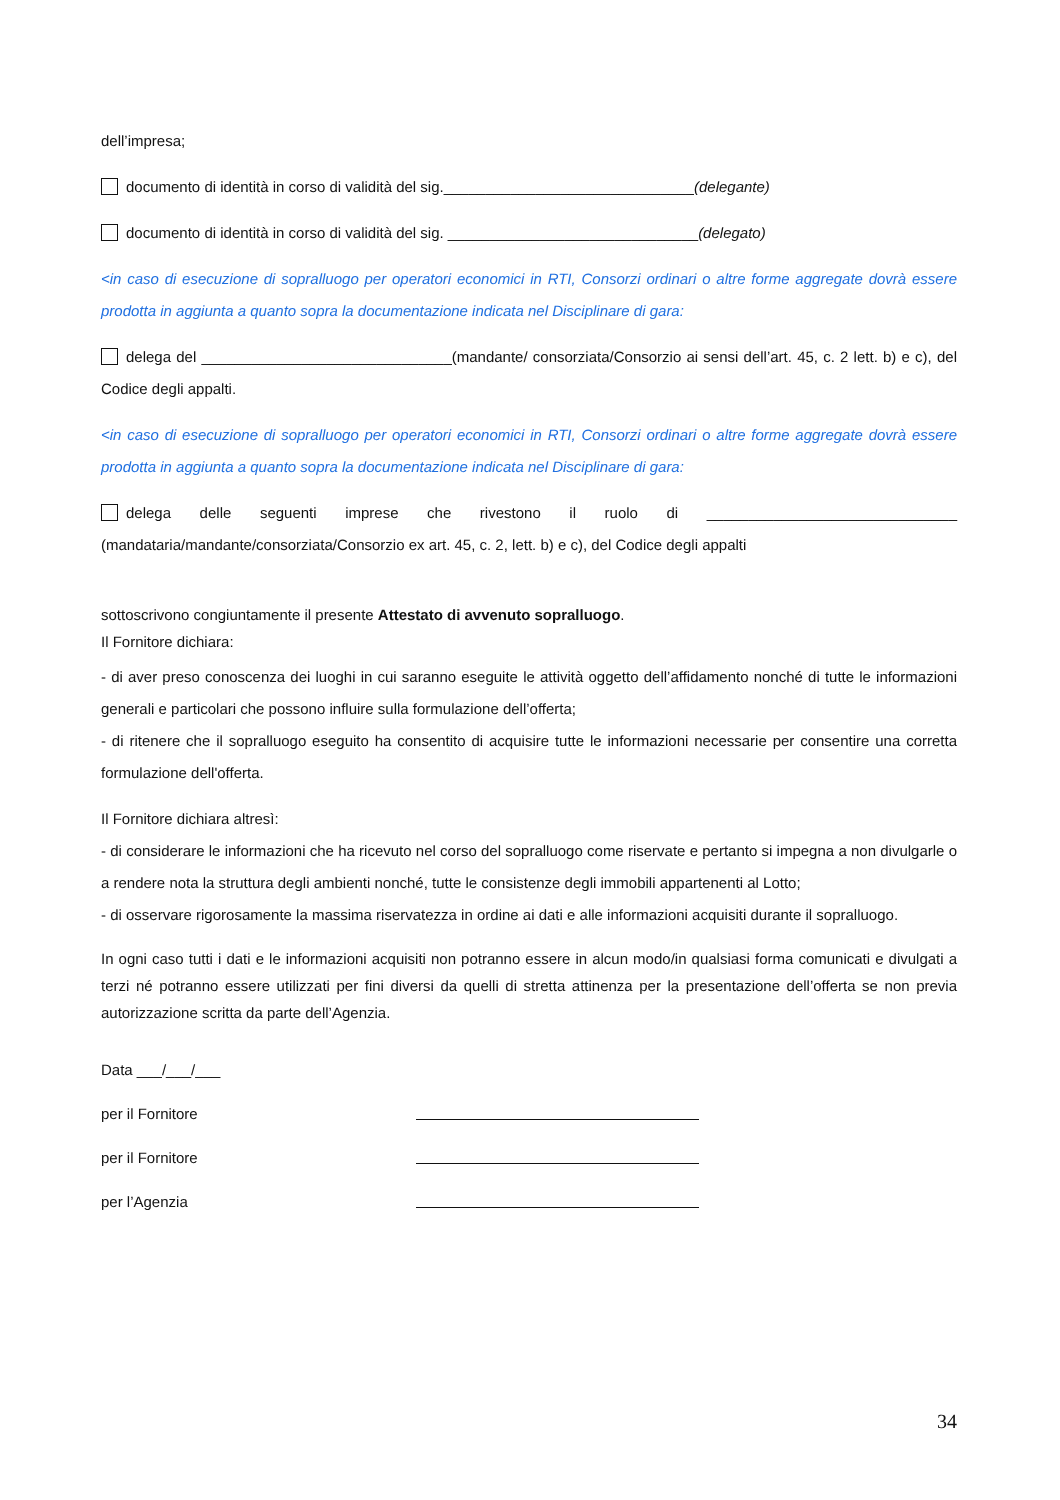dell’impresa;
documento di identità in corso di validità del sig.______________________________(delegante)
documento di identità in corso di validità del sig. ______________________________(delegato)
<in caso di esecuzione di sopralluogo per operatori economici in RTI, Consorzi ordinari o altre forme aggregate dovrà essere prodotta in aggiunta a quanto sopra la documentazione indicata nel Disciplinare di gara:
delega del ______________________________(mandante/ consorziata/Consorzio ai sensi dell’art. 45, c. 2 lett. b) e c), del Codice degli appalti.
<in caso di esecuzione di sopralluogo per operatori economici in RTI, Consorzi ordinari o altre forme aggregate dovrà essere prodotta in aggiunta a quanto sopra la documentazione indicata nel Disciplinare di gara:
delega delle seguenti imprese che rivestono il ruolo di ______________________________ (mandataria/mandante/consorziata/Consorzio ex art. 45, c. 2, lett. b) e c), del Codice degli appalti
sottoscrivono congiuntamente il presente Attestato di avvenuto sopralluogo.
Il Fornitore dichiara:
- di aver preso conoscenza dei luoghi in cui saranno eseguite le attività oggetto dell’affidamento nonché di tutte le informazioni generali e particolari che possono influire sulla formulazione dell’offerta;
- di ritenere che il sopralluogo eseguito ha consentito di acquisire tutte le informazioni necessarie per consentire una corretta formulazione dell'offerta.
Il Fornitore dichiara altresì:
- di considerare le informazioni che ha ricevuto nel corso del sopralluogo come riservate e pertanto si impegna a non divulgarle o a rendere nota la struttura degli ambienti nonché, tutte le consistenze degli immobili appartenenti al Lotto;
- di osservare rigorosamente la massima riservatezza in ordine ai dati e alle informazioni acquisiti durante il sopralluogo.
In ogni caso tutti i dati e le informazioni acquisiti non potranno essere in alcun modo/in qualsiasi forma comunicati e divulgati a terzi né potranno essere utilizzati per fini diversi da quelli di stretta attinenza per la presentazione dell’offerta se non previa autorizzazione scritta da parte dell’Agenzia.
Data ___/___/___
per il Fornitore
per il Fornitore
per l’Agenzia
34